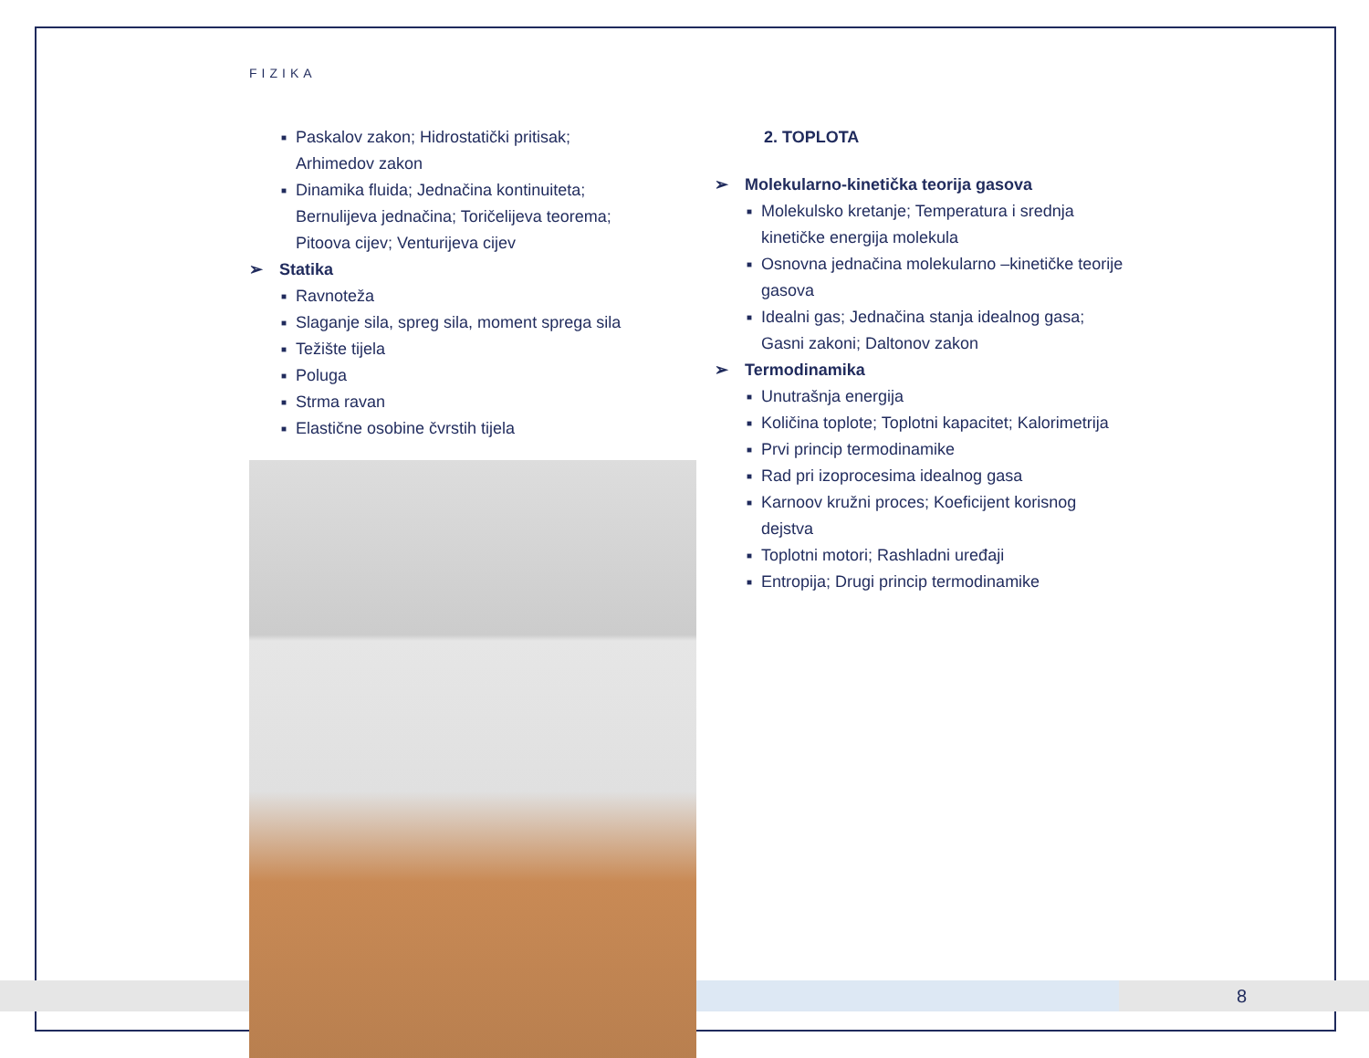FIZIKA
■ Paskalov zakon; Hidrostatički pritisak;
Arhimedov zakon
■ Dinamika fluida; Jednačina kontinuiteta;
Bernulijeva jednačina; Toričelijeva teorema;
Pitoova cijev; Venturijeva cijev
➢ Statika
■ Ravnoteža
■ Slaganje sila, spreg sila, moment sprega sila
■ Težište tijela
■ Poluga
■ Strma ravan
■ Elastične osobine čvrstih tijela
2. TOPLOTA
➢ Molekularno-kinetička teorija gasova
■ Molekulsko kretanje; Temperatura i srednja kinetičke energija molekula
■ Osnovna jednačina molekularno –kinetičke teorije gasova
■ Idealni gas; Jednačina stanja idealnog gasa; Gasni zakoni; Daltonov zakon
➢ Termodinamika
■ Unutrašnja energija
■ Količina toplote; Toplotni kapacitet; Kalorimetrija
■ Prvi princip termodinamike
■ Rad pri izoprocesima idealnog gasa
■ Karnoov kružni proces; Koeficijent korisnog dejstva
■ Toplotni motori; Rashladni uređaji
■ Entropija; Drugi princip termodinamike
8